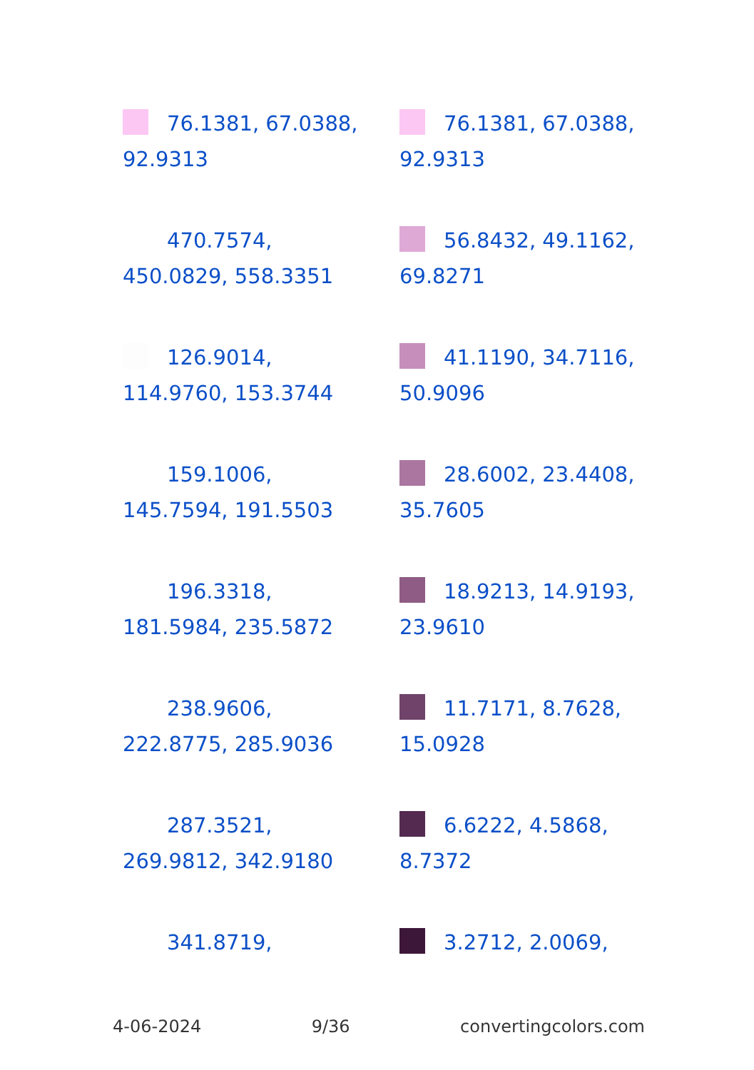76.1381, 67.0388,
92.9313
76.1381, 67.0388,
92.9313
470.7574,
450.0829, 558.3351
56.8432, 49.1162,
69.8271
126.9014,
114.9760, 153.3744
41.1190, 34.7116,
50.9096
159.1006,
145.7594, 191.5503
28.6002, 23.4408,
35.7605
196.3318,
181.5984, 235.5872
18.9213, 14.9193,
23.9610
238.9606,
222.8775, 285.9036
11.7171, 8.7628,
15.0928
287.3521,
269.9812, 342.9180
6.6222, 4.5868,
8.7372
341.8719,
3.2712, 2.0069,
4-06-2024 9/36 convertingcolors.com